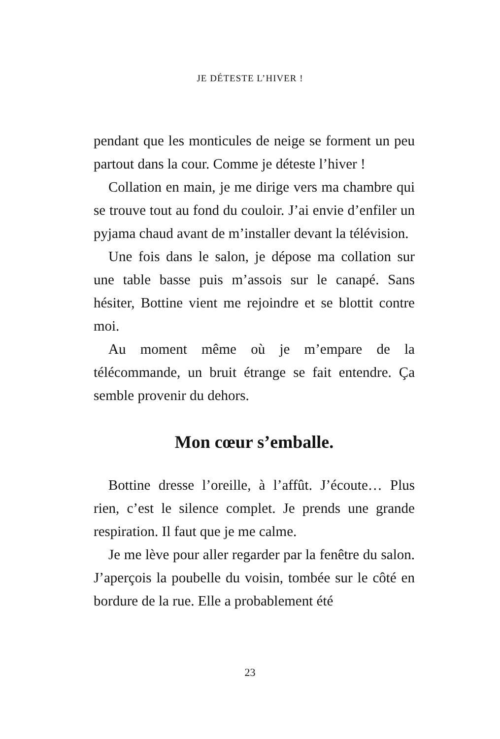JE DÉTESTE L’HIVER !
pendant que les monticules de neige se forment un peu partout dans la cour. Comme je déteste l’hiver !
Collation en main, je me dirige vers ma chambre qui se trouve tout au fond du couloir. J’ai envie d’enfiler un pyjama chaud avant de m’installer devant la télévision.
Une fois dans le salon, je dépose ma collation sur une table basse puis m’assois sur le canapé. Sans hésiter, Bottine vient me rejoindre et se blottit contre moi.
Au moment même où je m’empare de la télécommande, un bruit étrange se fait entendre. Ça semble provenir du dehors.
Mon cœur s’emballe.
Bottine dresse l’oreille, à l’affût. J’écoute… Plus rien, c’est le silence complet. Je prends une grande respiration. Il faut que je me calme.
Je me lève pour aller regarder par la fenêtre du salon. J’aperçois la poubelle du voisin, tombée sur le côté en bordure de la rue. Elle a probablement été
23